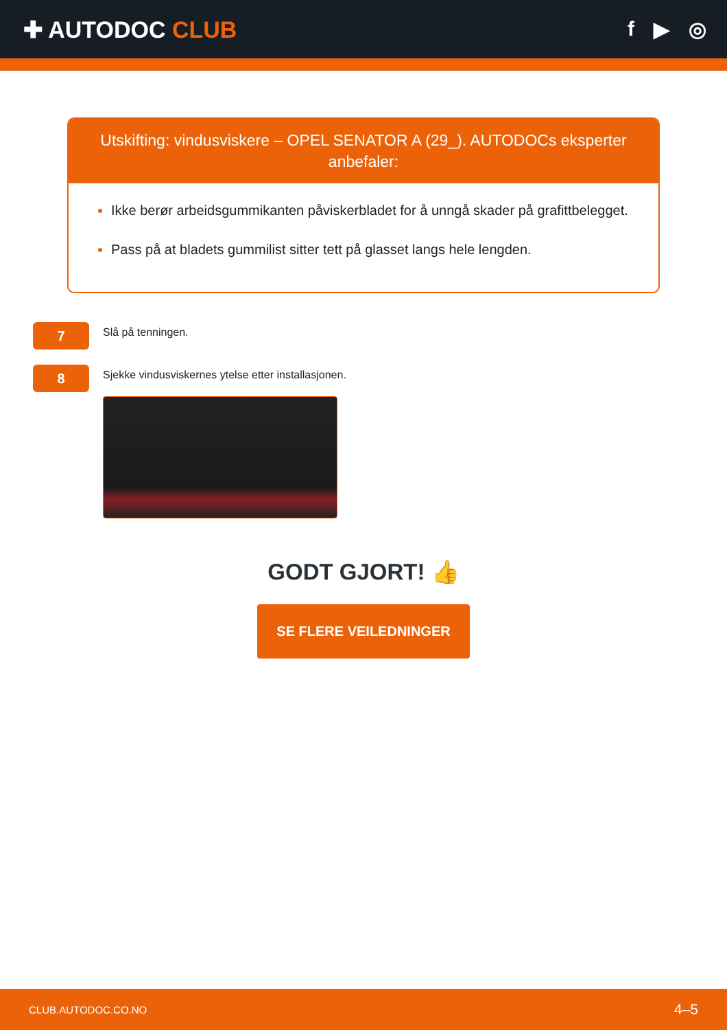✚ AUTODOC CLUB f ▶ ◎
Utskifting: vindusviskere – OPEL SENATOR A (29_). AUTODOCs eksperter anbefaler:
Ikke berør arbeidsgummikanten påviskerbladet for å unngå skader på grafittbelegget.
Pass på at bladets gummilist sitter tett på glasset langs hele lengden.
7
Slå på tenningen.
8
Sjekke vindusviskernes ytelse etter installasjonen.
GODT GJORT! 👍
SE FLERE VEILEDNINGER
CLUB.AUTODOC.CO.NO 4–5